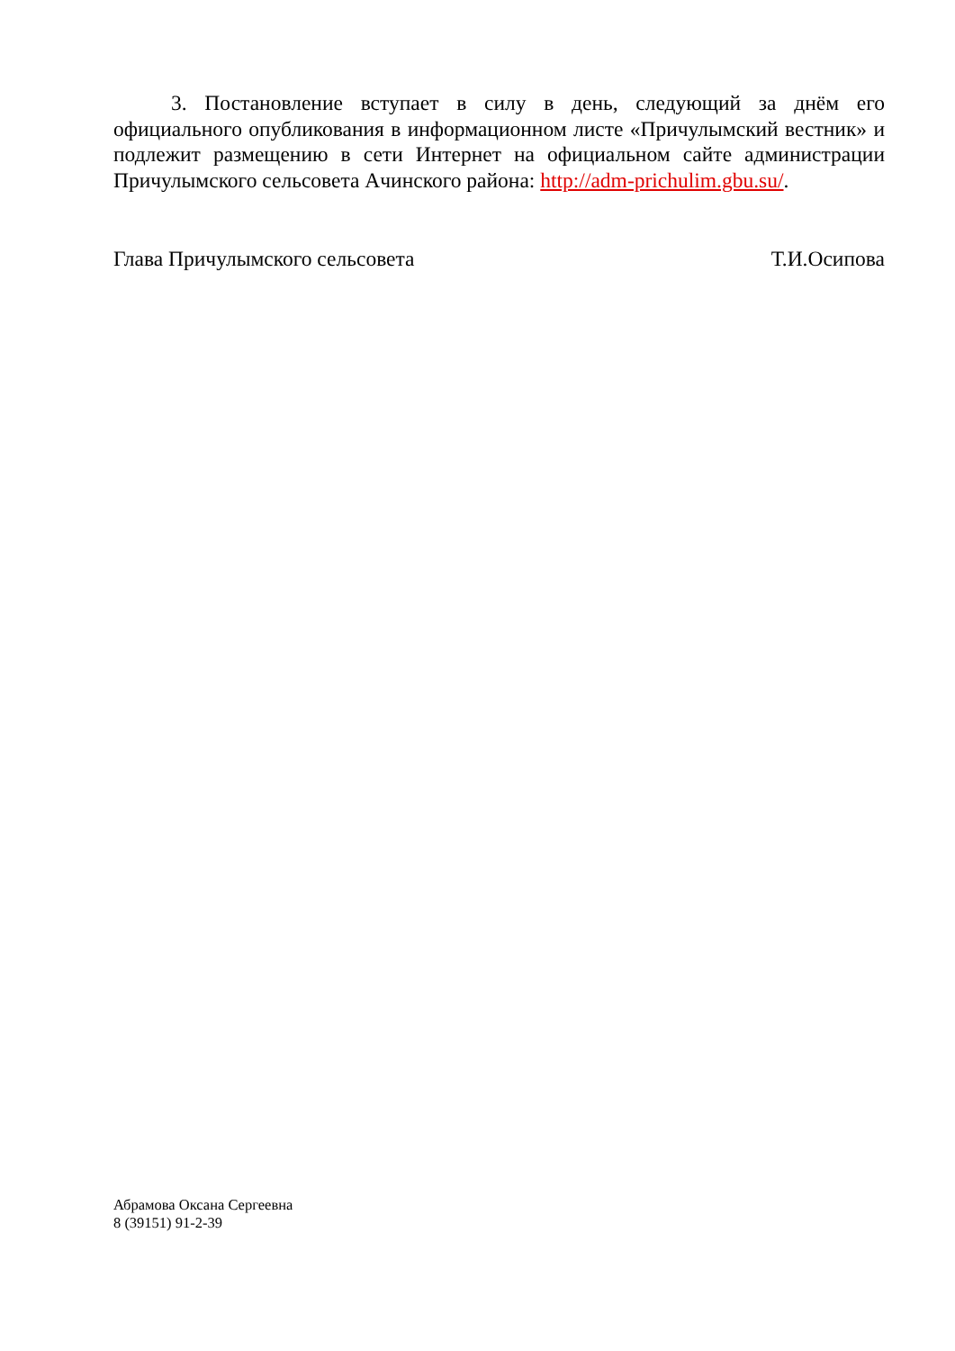3. Постановление вступает в силу в день, следующий за днём его официального опубликования в информационном листе «Причулымский вестник» и подлежит размещению в сети Интернет на официальном сайте администрации Причулымского сельсовета Ачинского района: http://adm-prichulim.gbu.su/.
Глава Причулымского сельсовета Т.И.Осипова
Абрамова Оксана Сергеевна
8 (39151) 91-2-39